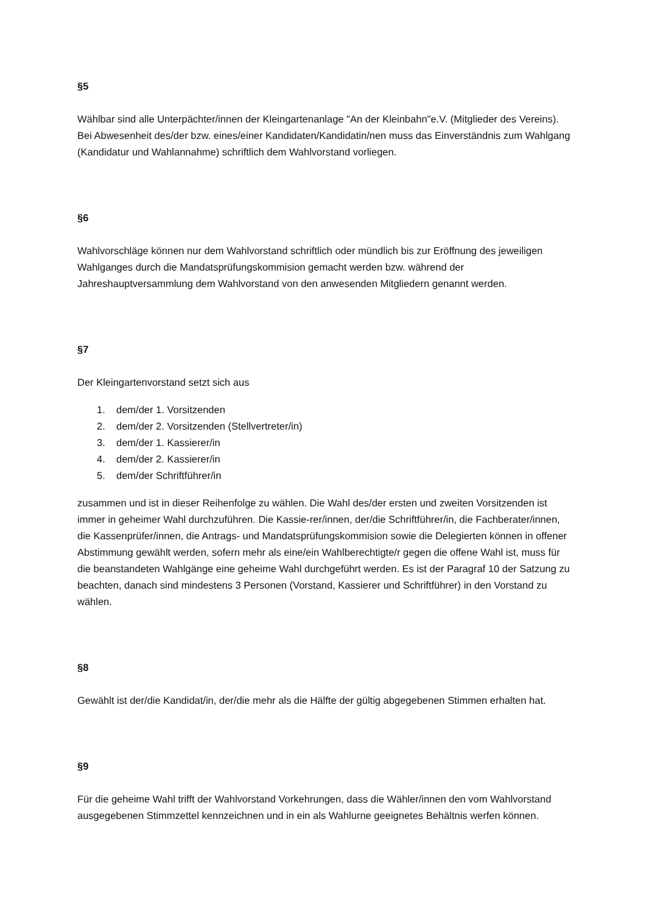§5
Wählbar sind alle Unterpächter/innen der Kleingartenanlage "An der Kleinbahn"e.V. (Mitglieder des Vereins). Bei Abwesenheit des/der bzw. eines/einer Kandidaten/Kandidatin/nen muss das Einverständnis zum Wahlgang (Kandidatur und Wahlannahme) schriftlich dem Wahlvorstand vorliegen.
§6
Wahlvorschläge können nur dem Wahlvorstand schriftlich oder mündlich bis zur Eröffnung des jeweiligen Wahlganges durch die Mandatsprüfungskommision gemacht werden bzw. während der Jahreshauptversammlung dem Wahlvorstand von den anwesenden Mitgliedern genannt werden.
§7
Der Kleingartenvorstand setzt sich aus
1. dem/der 1. Vorsitzenden
2. dem/der 2. Vorsitzenden (Stellvertreter/in)
3. dem/der 1. Kassierer/in
4. dem/der 2. Kassierer/in
5. dem/der Schriftführer/in
zusammen und ist in dieser Reihenfolge zu wählen. Die Wahl des/der ersten und zweiten Vorsitzenden ist immer in geheimer Wahl durchzuführen. Die Kassie-rer/innen, der/die Schriftführer/in, die Fachberater/innen, die Kassenprüfer/innen, die Antrags- und Mandatsprüfungskommision sowie die Delegierten können in offener Abstimmung gewählt werden, sofern mehr als eine/ein Wahlberechtigte/r gegen die offene Wahl ist, muss für die beanstandeten Wahlgänge eine geheime Wahl durchgeführt werden. Es ist der Paragraf 10 der Satzung zu beachten, danach sind mindestens 3 Personen (Vorstand, Kassierer und Schriftführer) in den Vorstand zu wählen.
§8
Gewählt ist der/die Kandidat/in, der/die mehr als die Hälfte der gültig abgegebenen Stimmen erhalten hat.
§9
Für die geheime Wahl trifft der Wahlvorstand Vorkehrungen, dass die Wähler/innen den vom Wahlvorstand ausgegebenen Stimmzettel kennzeichnen und in ein als Wahlurne geeignetes Behältnis werfen können.